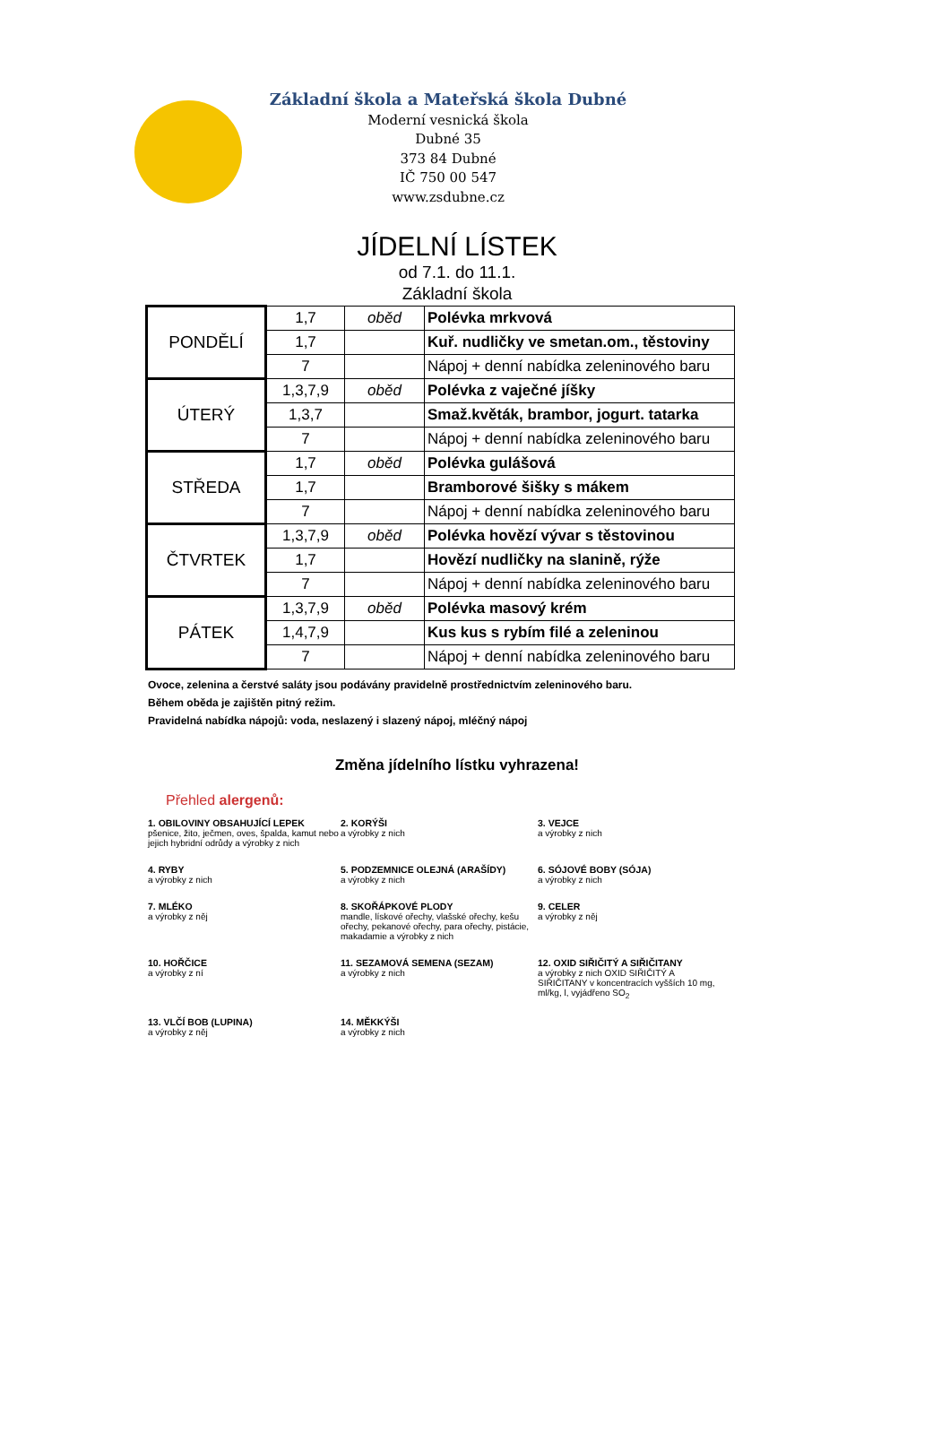Základní škola a Mateřská škola Dubné
Moderní vesnická škola
Dubné 35
373 84 Dubné
IČ 750 00 547
www.zsdubne.cz
JÍDELNÍ LÍSTEK
od 7.1. do 11.1.
Základní škola
| PONDĚLÍ | 1,7 | oběd | Polévka mrkvová |
| | 1,7 | | Kuř. nudličky ve smetan.om., těstoviny |
| | 7 | | Nápoj + denní nabídka zeleninového baru |
| ÚTERÝ | 1,3,7,9 | oběd | Polévka z vaječné jíšky |
| | 1,3,7 | | Smaž.květák, brambor, jogurt. tatarka |
| | 7 | | Nápoj + denní nabídka zeleninového baru |
| STŘEDA | 1,7 | oběd | Polévka gulášová |
| | 1,7 | | Bramborové šišky s mákem |
| | 7 | | Nápoj + denní nabídka zeleninového baru |
| ČTVRTEK | 1,3,7,9 | oběd | Polévka hovězí vývar s těstovinou |
| | 1,7 | | Hovězí nudličky na slanině, rýže |
| | 7 | | Nápoj + denní nabídka zeleninového baru |
| PÁTEK | 1,3,7,9 | oběd | Polévka masový krém |
| | 1,4,7,9 | | Kus kus s rybím filé a zeleninou |
| | 7 | | Nápoj + denní nabídka zeleninového baru |
Ovoce, zelenina a čerstvé saláty jsou podávány pravidelně prostřednictvím zeleninového baru.
Během oběda je zajištěn pitný režim.
Pravidelná nabídka nápojů: voda, neslazený i slazený nápoj, mléčný nápoj
Změna jídelního lístku vyhrazena!
Přehled alergenů:
1. OBILOVINY OBSAHUJÍCÍ LEPEK
pšenice, žito, ječmen, oves, špalda, kamut nebo jejich hybridní odrůdy a výrobky z nich
2. KORÝŠI
a výrobky z nich
3. VEJCE
a výrobky z nich
4. RYBY
a výrobky z nich
5. PODZEMNICE OLEJNÁ (ARAŠÍDY)
a výrobky z nich
6. SÓJOVÉ BOBY (SÓJA)
a výrobky z nich
7. MLÉKO
a výrobky z něj
8. SKOŘÁPKOVÉ PLODY
mandle, lískové ořechy, vlašské ořechy, kešu ořechy, pekanové ořechy, para ořechy, pistácie, makadamie a výrobky z nich
9. CELER
a výrobky z něj
10. HOŘČICE
a výrobky z ní
11. SEZAMOVÁ SEMENA (SEZAM)
a výrobky z nich
12. OXID SIŘIČITÝ A SIŘIČITANY
a výrobky z nich OXID SIŘIČITÝ A SIŘIČITANY v koncentracích vyšších 10 mg, ml/kg, l, vyjádřeno SO<sub>2</sub>
13. VLČÍ BOB (LUPINA)
a výrobky z něj
14. MĚKKÝŠI
a výrobky z nich